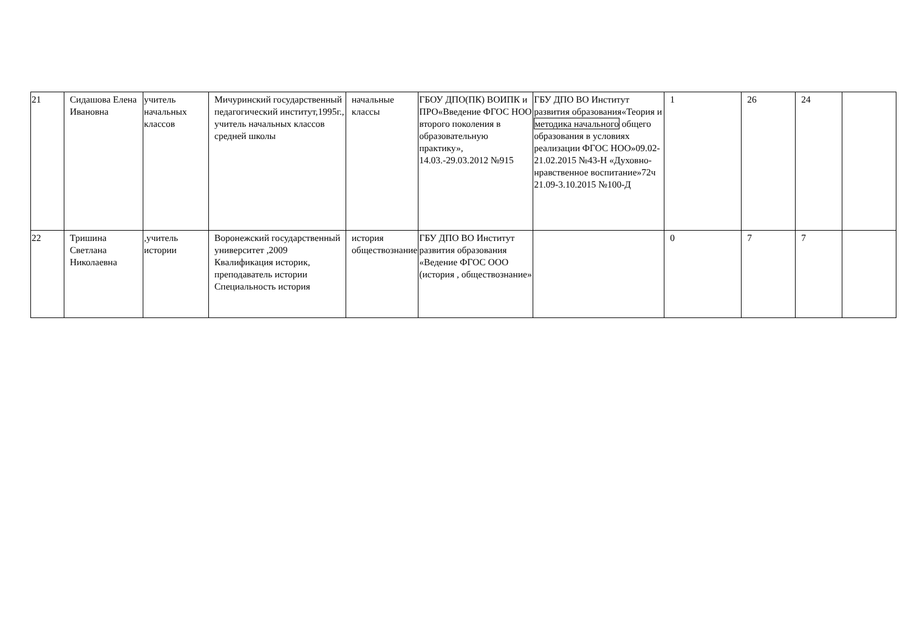| 21 | Сидашова Елена Ивановна | учитель начальных классов | Мичуринский государственный педагогический институт,1995г., учитель начальных классов средней школы | начальные классы | ГБОУ ДПО(ПК) ВОИПК и ПРО«Введение ФГОС НОО второго поколения в образовательную практику», 14.03.-29.03.2012 №915 | ГБУ ДПО ВО Институт развития образования«Теория и методика начального общего образования в условиях реализации ФГОС НОО»09.02-21.02.2015 №43-Н «Духовно-нравственное воспитание»72ч 21.09-3.10.2015 №100-Д | 1 | 26 | 24 | |
| 22 | Тришина Светлана Николаевна | ,учитель истории | Воронежский государственный университет ,2009 Квалификация историк, преподаватель истории Специальность история | история обществознание | ГБУ ДПО ВО Институт развития образования «Ведение ФГОС ООО (история , обществознание» | | 0 | 7 | 7 | |